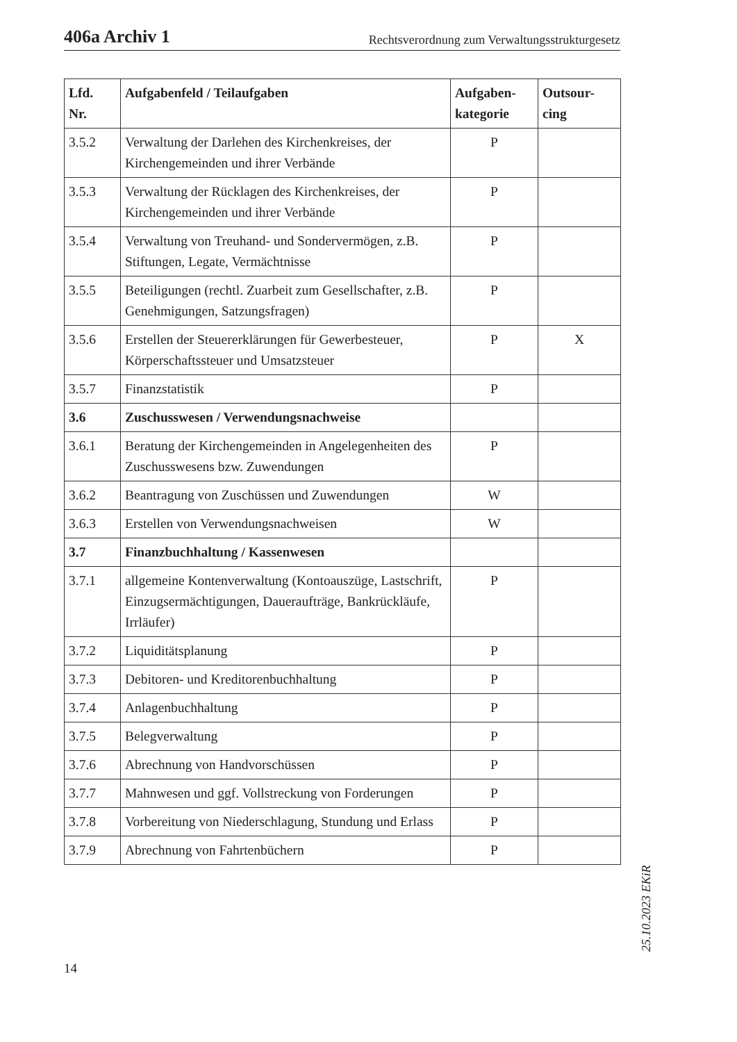406a Archiv 1 Rechtsverordnung zum Verwaltungsstrukturgesetz
| Lfd. Nr. | Aufgabenfeld / Teilaufgaben | Aufgaben- kategorie | Outsour- cing |
| --- | --- | --- | --- |
| 3.5.2 | Verwaltung der Darlehen des Kirchenkreises, der Kirchengemeinden und ihrer Verbände | P | |
| 3.5.3 | Verwaltung der Rücklagen des Kirchenkreises, der Kirchengemeinden und ihrer Verbände | P | |
| 3.5.4 | Verwaltung von Treuhand- und Sondervermögen, z.B. Stiftungen, Legate, Vermächtnisse | P | |
| 3.5.5 | Beteiligungen (rechtl. Zuarbeit zum Gesellschafter, z.B. Genehmigungen, Satzungsfragen) | P | |
| 3.5.6 | Erstellen der Steuererklärungen für Gewerbesteuer, Körperschaftssteuer und Umsatzsteuer | P | X |
| 3.5.7 | Finanzstatistik | P | |
| 3.6 | Zuschusswesen / Verwendungsnachweise | | |
| 3.6.1 | Beratung der Kirchengemeinden in Angelegenheiten des Zuschusswesens bzw. Zuwendungen | P | |
| 3.6.2 | Beantragung von Zuschüssen und Zuwendungen | W | |
| 3.6.3 | Erstellen von Verwendungsnachweisen | W | |
| 3.7 | Finanzbuchhaltung / Kassenwesen | | |
| 3.7.1 | allgemeine Kontenverwaltung (Kontoauszüge, Last­schrift, Einzugsermächtigungen, Daueraufträge, Bankrückläufe, Irrläufer) | P | |
| 3.7.2 | Liquiditätsplanung | P | |
| 3.7.3 | Debitoren- und Kreditorenbuchhaltung | P | |
| 3.7.4 | Anlagenbuchhaltung | P | |
| 3.7.5 | Belegverwaltung | P | |
| 3.7.6 | Abrechnung von Handvorschüssen | P | |
| 3.7.7 | Mahnwesen und ggf. Vollstreckung von Forderun­gen | P | |
| 3.7.8 | Vorbereitung von Niederschlagung, Stundung und Erlass | P | |
| 3.7.9 | Abrechnung von Fahrtenbüchern | P | |
14
25.10.2023 EKiR